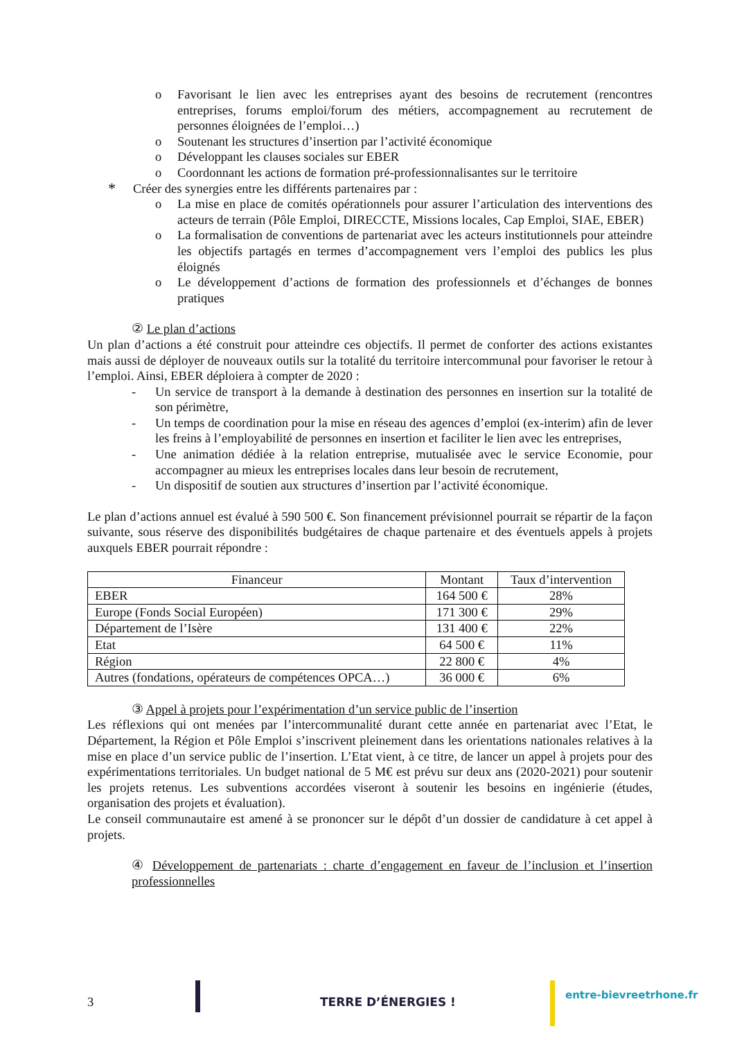o Favorisant le lien avec les entreprises ayant des besoins de recrutement (rencontres entreprises, forums emploi/forum des métiers, accompagnement au recrutement de personnes éloignées de l’emploi…)
o Soutenant les structures d’insertion par l’activité économique
o Développant les clauses sociales sur EBER
o Coordonnant les actions de formation pré-professionnalisantes sur le territoire
*
Créer des synergies entre les différents partenaires par :
o La mise en place de comités opérationnels pour assurer l’articulation des interventions des acteurs de terrain (Pôle Emploi, DIRECCTE, Missions locales, Cap Emploi, SIAE, EBER)
o La formalisation de conventions de partenariat avec les acteurs institutionnels pour atteindre les objectifs partagés en termes d’accompagnement vers l’emploi des publics les plus éloignés
o Le développement d’actions de formation des professionnels et d’échanges de bonnes pratiques
② Le plan d’actions
Un plan d’actions a été construit pour atteindre ces objectifs. Il permet de conforter des actions existantes mais aussi de déployer de nouveaux outils sur la totalité du territoire intercommunal pour favoriser le retour à l’emploi. Ainsi, EBER déploiera à compter de 2020 :
- Un service de transport à la demande à destination des personnes en insertion sur la totalité de son périmètre,
- Un temps de coordination pour la mise en réseau des agences d’emploi (ex-interim) afin de lever les freins à l’employabilité de personnes en insertion et faciliter le lien avec les entreprises,
- Une animation dédiée à la relation entreprise, mutualisée avec le service Economie, pour accompagner au mieux les entreprises locales dans leur besoin de recrutement,
- Un dispositif de soutien aux structures d’insertion par l’activité économique.
Le plan d’actions annuel est évalué à 590 500 €. Son financement prévisionnel pourrait se répartir de la façon suivante, sous réserve des disponibilités budgétaires de chaque partenaire et des éventuels appels à projets auxquels EBER pourrait répondre :
| Financeur | Montant | Taux d’intervention |
| --- | --- | --- |
| EBER | 164 500 € | 28% |
| Europe (Fonds Social Européen) | 171 300 € | 29% |
| Département de l’Isère | 131 400 € | 22% |
| Etat | 64 500 € | 11% |
| Région | 22 800 € | 4% |
| Autres (fondations, opérateurs de compétences OPCA…) | 36 000 € | 6% |
③ Appel à projets pour l’expérimentation d’un service public de l’insertion
Les réflexions qui ont menées par l’intercommunalité durant cette année en partenariat avec l’Etat, le Département, la Région et Pôle Emploi s’inscrivent pleinement dans les orientations nationales relatives à la mise en place d’un service public de l’insertion. L’Etat vient, à ce titre, de lancer un appel à projets pour des expérimentations territoriales. Un budget national de 5 M€ est prévu sur deux ans (2020-2021) pour soutenir les projets retenus. Les subventions accordées viseront à soutenir les besoins en ingénierie (études, organisation des projets et évaluation).
Le conseil communautaire est amené à se prononcer sur le dépôt d’un dossier de candidature à cet appel à projets.
④ Développement de partenariats : charte d’engagement en faveur de l’inclusion et l’insertion professionnelles
3 TERRE D’ÉNERGIES !
entre-bievreetrhone.fr